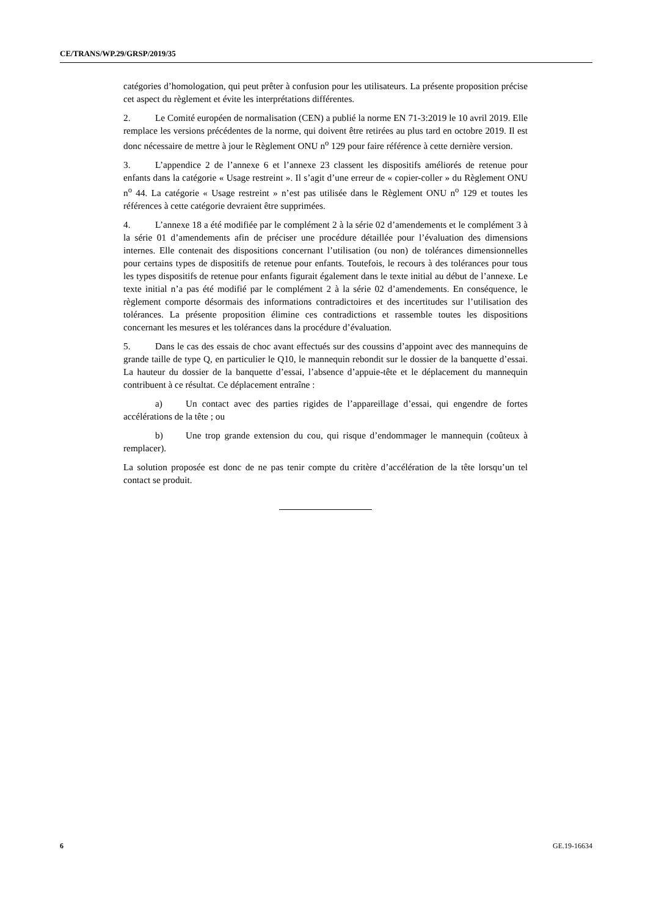CE/TRANS/WP.29/GRSP/2019/35
catégories d’homologation, qui peut prêter à confusion pour les utilisateurs. La présente proposition précise cet aspect du règlement et évite les interprétations différentes.
2. Le Comité européen de normalisation (CEN) a publié la norme EN 71-3:2019 le 10 avril 2019. Elle remplace les versions précédentes de la norme, qui doivent être retirées au plus tard en octobre 2019. Il est donc nécessaire de mettre à jour le Règlement ONU n<sup>o</sup> 129 pour faire référence à cette dernière version.
3. L’appendice 2 de l’annexe 6 et l’annexe 23 classent les dispositifs améliorés de retenue pour enfants dans la catégorie « Usage restreint ». Il s’agit d’une erreur de « copier-coller » du Règlement ONU n<sup>o</sup> 44. La catégorie « Usage restreint » n’est pas utilisée dans le Règlement ONU n<sup>o</sup> 129 et toutes les références à cette catégorie devraient être supprimées.
4. L’annexe 18 a été modifiée par le complément 2 à la série 02 d’amendements et le complément 3 à la série 01 d’amendements afin de préciser une procédure détaillée pour l’évaluation des dimensions internes. Elle contenait des dispositions concernant l’utilisation (ou non) de tolérances dimensionnelles pour certains types de dispositifs de retenue pour enfants. Toutefois, le recours à des tolérances pour tous les types dispositifs de retenue pour enfants figurait également dans le texte initial au début de l’annexe. Le texte initial n’a pas été modifié par le complément 2 à la série 02 d’amendements. En conséquence, le règlement comporte désormais des informations contradictoires et des incertitudes sur l’utilisation des tolérances. La présente proposition élimine ces contradictions et rassemble toutes les dispositions concernant les mesures et les tolérances dans la procédure d’évaluation.
5. Dans le cas des essais de choc avant effectués sur des coussins d’appoint avec des mannequins de grande taille de type Q, en particulier le Q10, le mannequin rebondit sur le dossier de la banquette d’essai. La hauteur du dossier de la banquette d’essai, l’absence d’appuie-tête et le déplacement du mannequin contribuent à ce résultat. Ce déplacement entraîne :
a) Un contact avec des parties rigides de l’appareillage d’essai, qui engendre de fortes accélérations de la tête ; ou
b) Une trop grande extension du cou, qui risque d’endommager le mannequin (coûteux à remplacer).
La solution proposée est donc de ne pas tenir compte du critère d’accélération de la tête lorsqu’un tel contact se produit.
6 GE.19-16634